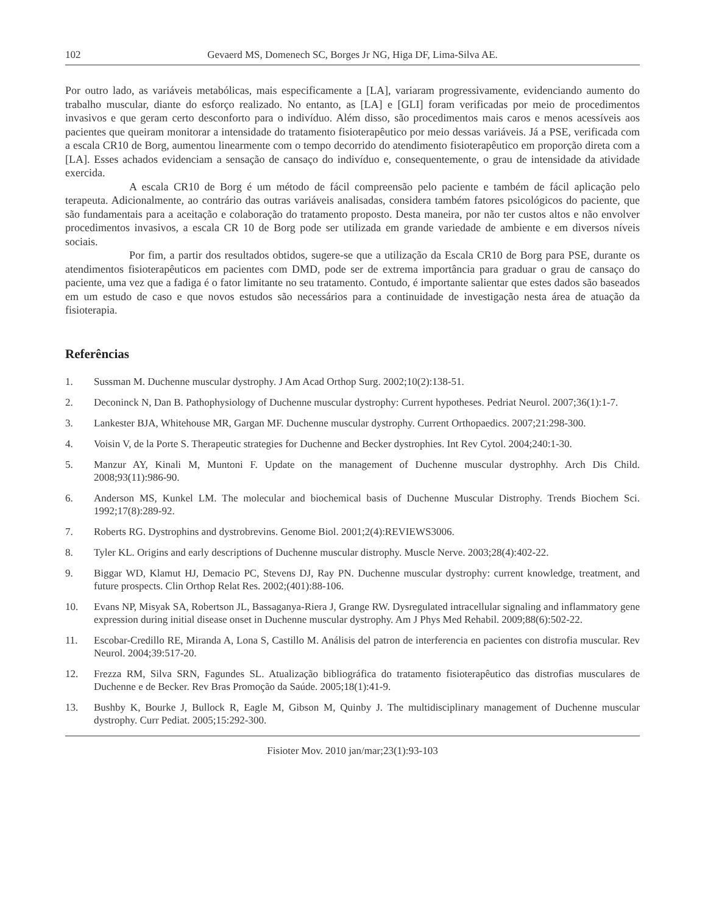102 Gevaerd MS, Domenech SC, Borges Jr NG, Higa DF, Lima-Silva AE.
Por outro lado, as variáveis metabólicas, mais especificamente a [LA], variaram progressivamente, evidenciando aumento do trabalho muscular, diante do esforço realizado. No entanto, as [LA] e [GLI] foram verificadas por meio de procedimentos invasivos e que geram certo desconforto para o indivíduo. Além disso, são procedimentos mais caros e menos acessíveis aos pacientes que queiram monitorar a intensidade do tratamento fisioterapêutico por meio dessas variáveis. Já a PSE, verificada com a escala CR10 de Borg, aumentou linearmente com o tempo decorrido do atendimento fisioterapêutico em proporção direta com a [LA]. Esses achados evidenciam a sensação de cansaço do indivíduo e, consequentemente, o grau de intensidade da atividade exercida.
A escala CR10 de Borg é um método de fácil compreensão pelo paciente e também de fácil aplicação pelo terapeuta. Adicionalmente, ao contrário das outras variáveis analisadas, considera também fatores psicológicos do paciente, que são fundamentais para a aceitação e colaboração do tratamento proposto. Desta maneira, por não ter custos altos e não envolver procedimentos invasivos, a escala CR 10 de Borg pode ser utilizada em grande variedade de ambiente e em diversos níveis sociais.
Por fim, a partir dos resultados obtidos, sugere-se que a utilização da Escala CR10 de Borg para PSE, durante os atendimentos fisioterapêuticos em pacientes com DMD, pode ser de extrema importância para graduar o grau de cansaço do paciente, uma vez que a fadiga é o fator limitante no seu tratamento. Contudo, é importante salientar que estes dados são baseados em um estudo de caso e que novos estudos são necessários para a continuidade de investigação nesta área de atuação da fisioterapia.
Referências
1. Sussman M. Duchenne muscular dystrophy. J Am Acad Orthop Surg. 2002;10(2):138-51.
2. Deconinck N, Dan B. Pathophysiology of Duchenne muscular dystrophy: Current hypotheses. Pedriat Neurol. 2007;36(1):1-7.
3. Lankester BJA, Whitehouse MR, Gargan MF. Duchenne muscular dystrophy. Current Orthopaedics. 2007;21:298-300.
4. Voisin V, de la Porte S. Therapeutic strategies for Duchenne and Becker dystrophies. Int Rev Cytol. 2004;240:1-30.
5. Manzur AY, Kinali M, Muntoni F. Update on the management of Duchenne muscular dystrophhy. Arch Dis Child. 2008;93(11):986-90.
6. Anderson MS, Kunkel LM. The molecular and biochemical basis of Duchenne Muscular Distrophy. Trends Biochem Sci. 1992;17(8):289-92.
7. Roberts RG. Dystrophins and dystrobrevins. Genome Biol. 2001;2(4):REVIEWS3006.
8. Tyler KL. Origins and early descriptions of Duchenne muscular distrophy. Muscle Nerve. 2003;28(4):402-22.
9. Biggar WD, Klamut HJ, Demacio PC, Stevens DJ, Ray PN. Duchenne muscular dystrophy: current knowledge, treatment, and future prospects. Clin Orthop Relat Res. 2002;(401):88-106.
10. Evans NP, Misyak SA, Robertson JL, Bassaganya-Riera J, Grange RW. Dysregulated intracellular signaling and inflammatory gene expression during initial disease onset in Duchenne muscular dystrophy. Am J Phys Med Rehabil. 2009;88(6):502-22.
11. Escobar-Credillo RE, Miranda A, Lona S, Castillo M. Análisis del patron de interferencia en pacientes con distrofia muscular. Rev Neurol. 2004;39:517-20.
12. Frezza RM, Silva SRN, Fagundes SL. Atualização bibliográfica do tratamento fisioterapêutico das distrofias musculares de Duchenne e de Becker. Rev Bras Promoção da Saúde. 2005;18(1):41-9.
13. Bushby K, Bourke J, Bullock R, Eagle M, Gibson M, Quinby J. The multidisciplinary management of Duchenne muscular dystrophy. Curr Pediat. 2005;15:292-300.
Fisioter Mov. 2010 jan/mar;23(1):93-103